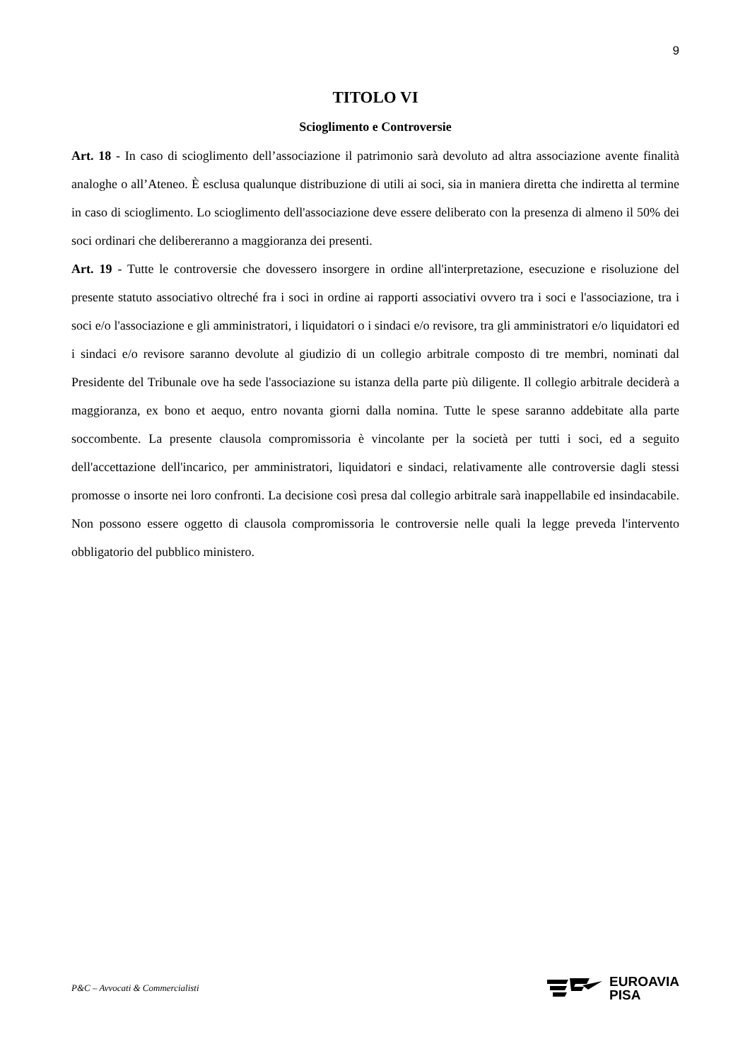9
TITOLO VI
Scioglimento e Controversie
Art. 18 - In caso di scioglimento dell’associazione il patrimonio sarà devoluto ad altra associazione avente finalità analoghe o all’Ateneo. È esclusa qualunque distribuzione di utili ai soci, sia in maniera diretta che indiretta al termine in caso di scioglimento. Lo scioglimento dell'associazione deve essere deliberato con la presenza di almeno il 50% dei soci ordinari che delibereranno a maggioranza dei presenti.
Art. 19 - Tutte le controversie che dovessero insorgere in ordine all'interpretazione, esecuzione e risoluzione del presente statuto associativo oltreché fra i soci in ordine ai rapporti associativi ovvero tra i soci e l'associazione, tra i soci e/o l'associazione e gli amministratori, i liquidatori o i sindaci e/o revisore, tra gli amministratori e/o liquidatori ed i sindaci e/o revisore saranno devolute al giudizio di un collegio arbitrale composto di tre membri, nominati dal Presidente del Tribunale ove ha sede l'associazione su istanza della parte più diligente. Il collegio arbitrale deciderà a maggioranza, ex bono et aequo, entro novanta giorni dalla nomina. Tutte le spese saranno addebitate alla parte soccombente. La presente clausola compromissoria è vincolante per la società per tutti i soci, ed a seguito dell'accettazione dell'incarico, per amministratori, liquidatori e sindaci, relativamente alle controversie dagli stessi promosse o insorte nei loro confronti. La decisione così presa dal collegio arbitrale sarà inappellabile ed insindacabile. Non possono essere oggetto di clausola compromissoria le controversie nelle quali la legge preveda l'intervento obbligatorio del pubblico ministero.
P&C – Avvocati & Commercialisti
EUROAVIA
PISA